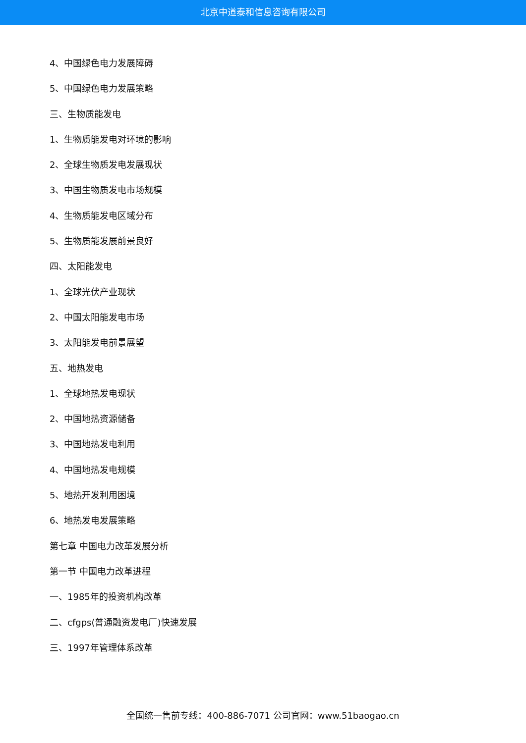北京中道泰和信息咨询有限公司
4、中国绿色电力发展障碍
5、中国绿色电力发展策略
三、生物质能发电
1、生物质能发电对环境的影响
2、全球生物质发电发展现状
3、中国生物质发电市场规模
4、生物质能发电区域分布
5、生物质能发展前景良好
四、太阳能发电
1、全球光伏产业现状
2、中国太阳能发电市场
3、太阳能发电前景展望
五、地热发电
1、全球地热发电现状
2、中国地热资源储备
3、中国地热发电利用
4、中国地热发电规模
5、地热开发利用困境
6、地热发电发展策略
第七章 中国电力改革发展分析
第一节 中国电力改革进程
一、1985年的投资机构改革
二、cfgps(普通融资发电厂)快速发展
三、1997年管理体系改革
全国统一售前专线：400-886-7071 公司官网：www.51baogao.cn